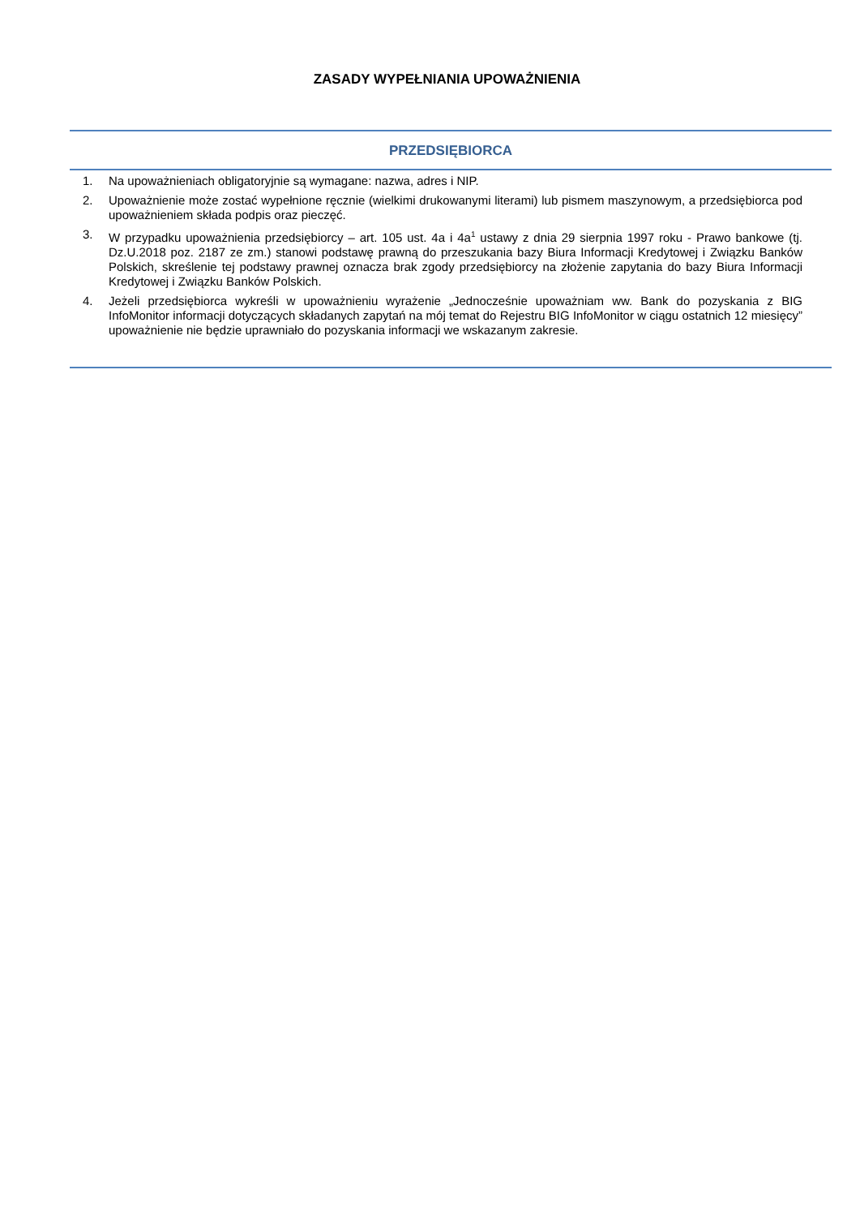ZASADY WYPEŁNIANIA UPOWAŻNIENIA
PRZEDSIĘBIORCA
1. Na upoważnieniach obligatoryjnie są wymagane: nazwa, adres i NIP.
2. Upoważnienie może zostać wypełnione ręcznie (wielkimi drukowanymi literami) lub pismem maszynowym, a przedsiębiorca pod upoważnieniem składa podpis oraz pieczęć.
3. W przypadku upoważnienia przedsiębiorcy – art. 105 ust. 4a i 4a<sup>1</sup> ustawy z dnia 29 sierpnia 1997 roku - Prawo bankowe (tj. Dz.U.2018 poz. 2187 ze zm.) stanowi podstawę prawną do przeszukania bazy Biura Informacji Kredytowej i Związku Banków Polskich, skreślenie tej podstawy prawnej oznacza brak zgody przedsiębiorcy na złożenie zapytania do bazy Biura Informacji Kredytowej i Związku Banków Polskich.
4. Jeżeli przedsiębiorca wykreśli w upoważnieniu wyrażenie „Jednocześnie upoważniam ww. Bank do pozyskania z BIG InfoMonitor informacji dotyczących składanych zapytań na mój temat do Rejestru BIG InfoMonitor w ciągu ostatnich 12 miesięcy” upoważnienie nie będzie uprawniało do pozyskania informacji we wskazanym zakresie.